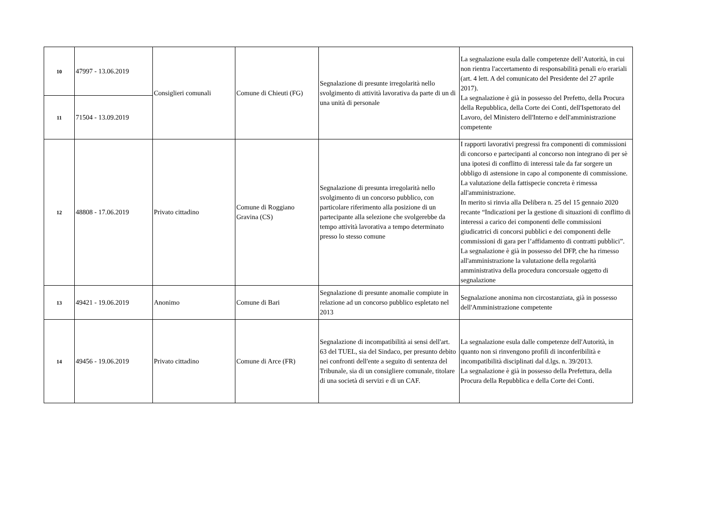| 10 | 47997 - 13.06.2019 | Consiglieri comunali | Comune di Chieuti (FG) | Segnalazione di presunte irregolarità nello svolgimento di attività lavorativa da parte di un di una unità di personale | La segnalazione esula dalle competenze dell’Autorità, in cui non rientra l'accertamento di responsabilità penali e/o erariali (art. 4 lett. A del comunicato del Presidente del 27 aprile 2017). La segnalazione è già in possesso del Prefetto, della Procura della Repubblica, della Corte dei Conti, dell'Ispettorato del Lavoro, del Ministero dell'Interno e dell'amministrazione competente |
| 11 | 71504 - 13.09.2019 | | | | |
| 12 | 48808 - 17.06.2019 | Privato cittadino | Comune di Roggiano Gravina (CS) | Segnalazione di presunta irregolarità nello svolgimento di un concorso pubblico, con particolare riferimento alla posizione di un partecipante alla selezione che svolgerebbe da tempo attività lavorativa a tempo determinato presso lo stesso comune | I rapporti lavorativi pregressi fra componenti di commissioni di concorso e partecipanti al concorso non integrano di per sè una ipotesi di conflitto di interessi tale da far sorgere un obbligo di astensione in capo al componente di commissione. La valutazione della fattispecie concreta è rimessa all'amministrazione. In merito si rinvia alla Delibera n. 25 del 15 gennaio 2020 recante “Indicazioni per la gestione di situazioni di conflitto di interessi a carico dei componenti delle commissioni giudicatrici di concorsi pubblici e dei componenti delle commissioni di gara per l’affidamento di contratti pubblici”. La segnalazione è già in possesso del DFP, che ha rimesso all'amministrazione la valutazione della regolarità amministrativa della procedura concorsuale oggetto di segnalazione |
| 13 | 49421 - 19.06.2019 | Anonimo | Comune di Bari | Segnalazione di presunte anomalie compiute in relazione ad un concorso pubblico espletato nel 2013 | Segnalazione anonima non circostanziata, già in possesso dell'Amministrazione competente |
| 14 | 49456 - 19.06.2019 | Privato cittadino | Comune di Arce (FR) | Segnalazione di incompatibilità ai sensi dell'art. 63 del TUEL, sia del Sindaco, per presunto debito nei confronti dell'ente a seguito di sentenza del Tribunale, sia di un consigliere comunale, titolare di una società di servizi e di un CAF. | La segnalazione esula dalle competenze dell'Autorità, in quanto non si rinvengono profili di inconferibilità e incompatibilità disciplinati dal d.lgs. n. 39/2013. La segnalazione è già in possesso della Prefettura, della Procura della Repubblica e della Corte dei Conti. |